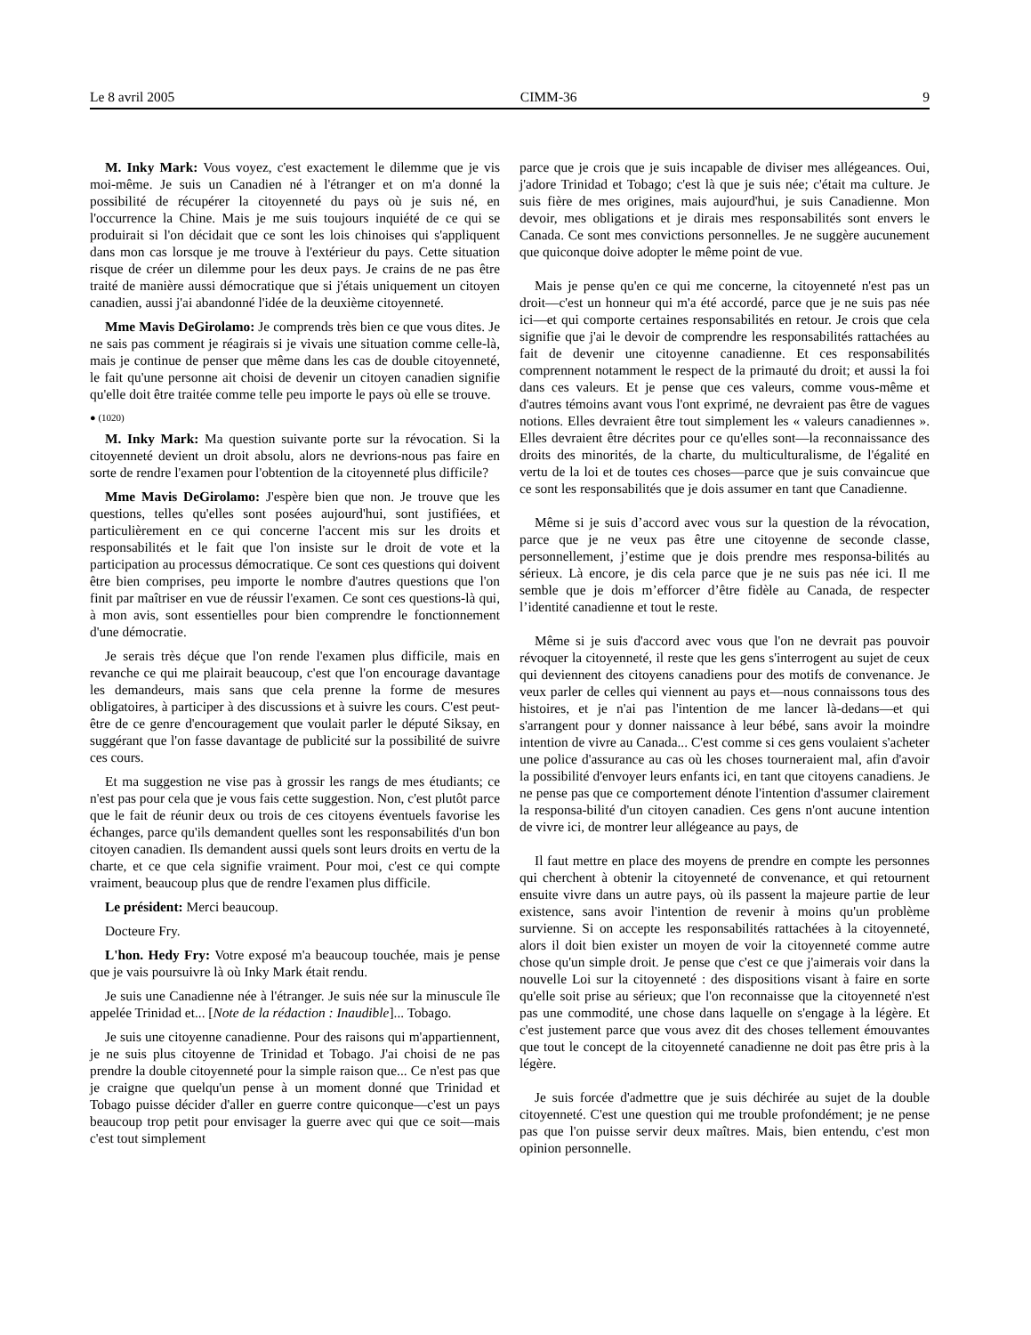Le 8 avril 2005 CIMM-36 9
M. Inky Mark: Vous voyez, c'est exactement le dilemme que je vis moi-même. Je suis un Canadien né à l'étranger et on m'a donné la possibilité de récupérer la citoyenneté du pays où je suis né, en l'occurrence la Chine. Mais je me suis toujours inquiété de ce qui se produirait si l'on décidait que ce sont les lois chinoises qui s'appliquent dans mon cas lorsque je me trouve à l'extérieur du pays. Cette situation risque de créer un dilemme pour les deux pays. Je crains de ne pas être traité de manière aussi démocratique que si j'étais uniquement un citoyen canadien, aussi j'ai abandonné l'idée de la deuxième citoyenneté.
Mme Mavis DeGirolamo: Je comprends très bien ce que vous dites. Je ne sais pas comment je réagirais si je vivais une situation comme celle-là, mais je continue de penser que même dans les cas de double citoyenneté, le fait qu'une personne ait choisi de devenir un citoyen canadien signifie qu'elle doit être traitée comme telle peu importe le pays où elle se trouve.
● (1020)
M. Inky Mark: Ma question suivante porte sur la révocation. Si la citoyenneté devient un droit absolu, alors ne devrions-nous pas faire en sorte de rendre l'examen pour l'obtention de la citoyenneté plus difficile?
Mme Mavis DeGirolamo: J'espère bien que non. Je trouve que les questions, telles qu'elles sont posées aujourd'hui, sont justifiées, et particulièrement en ce qui concerne l'accent mis sur les droits et responsabilités et le fait que l'on insiste sur le droit de vote et la participation au processus démocratique. Ce sont ces questions qui doivent être bien comprises, peu importe le nombre d'autres questions que l'on finit par maîtriser en vue de réussir l'examen. Ce sont ces questions-là qui, à mon avis, sont essentielles pour bien comprendre le fonctionnement d'une démocratie.
Je serais très déçue que l'on rende l'examen plus difficile, mais en revanche ce qui me plairait beaucoup, c'est que l'on encourage davantage les demandeurs, mais sans que cela prenne la forme de mesures obligatoires, à participer à des discussions et à suivre les cours. C'est peut-être de ce genre d'encouragement que voulait parler le député Siksay, en suggérant que l'on fasse davantage de publicité sur la possibilité de suivre ces cours.
Et ma suggestion ne vise pas à grossir les rangs de mes étudiants; ce n'est pas pour cela que je vous fais cette suggestion. Non, c'est plutôt parce que le fait de réunir deux ou trois de ces citoyens éventuels favorise les échanges, parce qu'ils demandent quelles sont les responsabilités d'un bon citoyen canadien. Ils demandent aussi quels sont leurs droits en vertu de la charte, et ce que cela signifie vraiment. Pour moi, c'est ce qui compte vraiment, beaucoup plus que de rendre l'examen plus difficile.
Le président: Merci beaucoup.
Docteure Fry.
L'hon. Hedy Fry: Votre exposé m'a beaucoup touchée, mais je pense que je vais poursuivre là où Inky Mark était rendu.
Je suis une Canadienne née à l'étranger. Je suis née sur la minuscule île appelée Trinidad et... [Note de la rédaction : Inaudible]... Tobago.
Je suis une citoyenne canadienne. Pour des raisons qui m'appartiennent, je ne suis plus citoyenne de Trinidad et Tobago. J'ai choisi de ne pas prendre la double citoyenneté pour la simple raison que... Ce n'est pas que je craigne que quelqu'un pense à un moment donné que Trinidad et Tobago puisse décider d'aller en guerre contre quiconque—c'est un pays beaucoup trop petit pour envisager la guerre avec qui que ce soit—mais c'est tout simplement
parce que je crois que je suis incapable de diviser mes allégeances. Oui, j'adore Trinidad et Tobago; c'est là que je suis née; c'était ma culture. Je suis fière de mes origines, mais aujourd'hui, je suis Canadienne. Mon devoir, mes obligations et je dirais mes responsabilités sont envers le Canada. Ce sont mes convictions personnelles. Je ne suggère aucunement que quiconque doive adopter le même point de vue.
Mais je pense qu'en ce qui me concerne, la citoyenneté n'est pas un droit—c'est un honneur qui m'a été accordé, parce que je ne suis pas née ici—et qui comporte certaines responsabilités en retour. Je crois que cela signifie que j'ai le devoir de comprendre les responsabilités rattachées au fait de devenir une citoyenne canadienne. Et ces responsabilités comprennent notamment le respect de la primauté du droit; et aussi la foi dans ces valeurs. Et je pense que ces valeurs, comme vous-même et d'autres témoins avant vous l'ont exprimé, ne devraient pas être de vagues notions. Elles devraient être tout simplement les « valeurs canadiennes ». Elles devraient être décrites pour ce qu'elles sont—la reconnaissance des droits des minorités, de la charte, du multiculturalisme, de l'égalité en vertu de la loi et de toutes ces choses—parce que je suis convaincue que ce sont les responsabilités que je dois assumer en tant que Canadienne.
Même si je suis d’accord avec vous sur la question de la révocation, parce que je ne veux pas être une citoyenne de seconde classe, personnellement, j’estime que je dois prendre mes responsa-bilités au sérieux. Là encore, je dis cela parce que je ne suis pas née ici. Il me semble que je dois m’efforcer d’être fidèle au Canada, de respecter l’identité canadienne et tout le reste.
Même si je suis d'accord avec vous que l'on ne devrait pas pouvoir révoquer la citoyenneté, il reste que les gens s'interrogent au sujet de ceux qui deviennent des citoyens canadiens pour des motifs de convenance. Je veux parler de celles qui viennent au pays et—nous connaissons tous des histoires, et je n'ai pas l'intention de me lancer là-dedans—et qui s'arrangent pour y donner naissance à leur bébé, sans avoir la moindre intention de vivre au Canada... C'est comme si ces gens voulaient s'acheter une police d'assurance au cas où les choses tourneraient mal, afin d'avoir la possibilité d'envoyer leurs enfants ici, en tant que citoyens canadiens. Je ne pense pas que ce comportement dénote l'intention d'assumer clairement la responsa-bilité d'un citoyen canadien. Ces gens n'ont aucune intention de vivre ici, de montrer leur allégeance au pays, de
Il faut mettre en place des moyens de prendre en compte les personnes qui cherchent à obtenir la citoyenneté de convenance, et qui retournent ensuite vivre dans un autre pays, où ils passent la majeure partie de leur existence, sans avoir l'intention de revenir à moins qu'un problème survienne. Si on accepte les responsabilités rattachées à la citoyenneté, alors il doit bien exister un moyen de voir la citoyenneté comme autre chose qu'un simple droit. Je pense que c'est ce que j'aimerais voir dans la nouvelle Loi sur la citoyenneté : des dispositions visant à faire en sorte qu'elle soit prise au sérieux; que l'on reconnaisse que la citoyenneté n'est pas une commodité, une chose dans laquelle on s'engage à la légère. Et c'est justement parce que vous avez dit des choses tellement émouvantes que tout le concept de la citoyenneté canadienne ne doit pas être pris à la légère.
Je suis forcée d'admettre que je suis déchirée au sujet de la double citoyenneté. C'est une question qui me trouble profondément; je ne pense pas que l'on puisse servir deux maîtres. Mais, bien entendu, c'est mon opinion personnelle.